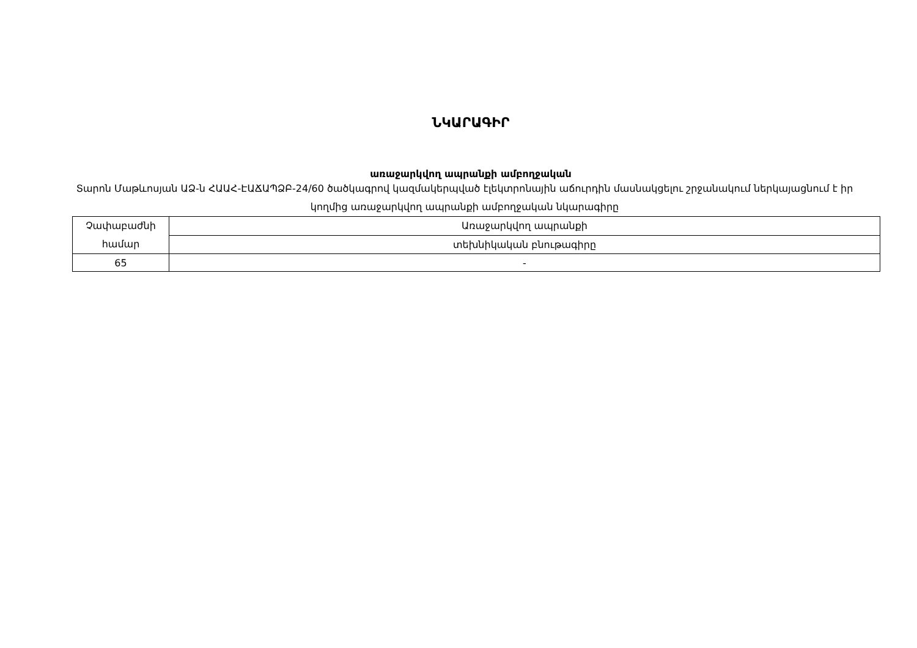ՆԿԱՐԱԳԻՐ
առաջարկվող ապրանքի ամբողջական
Տարոն Մաթևոսյան ԱՁ-ն ՀԱԱՀ-ԷԱՃԱՊՁԲ-24/60 ծածկագրով կազմակերպված էլեկտրոնային աճուրդին մասնակցելու շրջանակում ներկայացնում է իր կողմից առաջարկվող ապրանքի ամբողջական նկարագիրը
| Չափաբաժնի համար | Առաջարկվող ապրանքի |
| | տեխնիկական բնութագիրը |
| 65 | - |